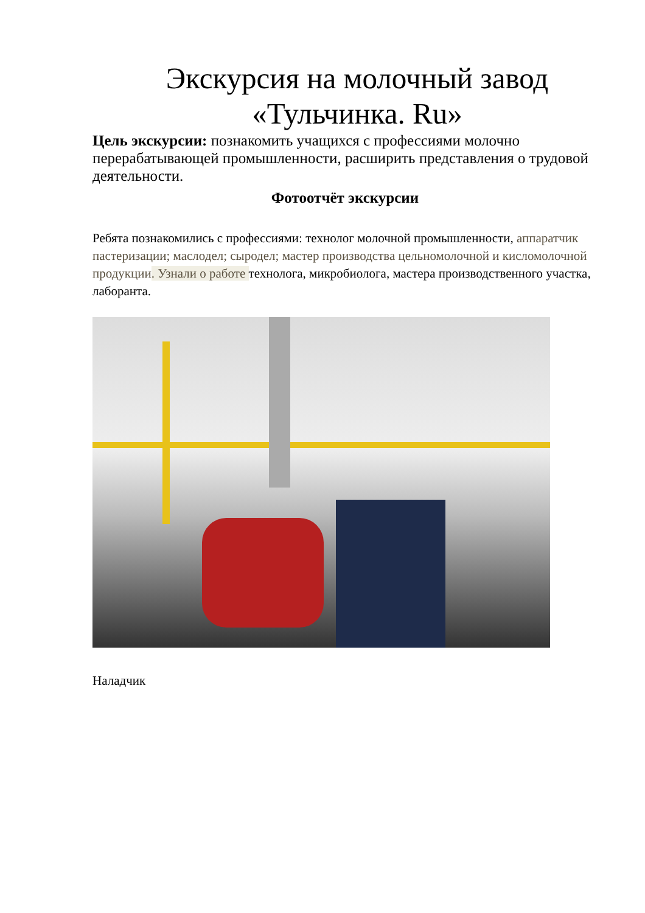Экскурсия на молочный завод «Тульчинка. Ru»
Цель экскурсии: познакомить учащихся с профессиями молочно перерабатывающей промышленности, расширить представления о трудовой деятельности.
Фотоотчёт экскурсии
Ребята познакомились с профессиями: технолог молочной промышленности, аппаратчик пастеризации; маслодел; сыродел; мастер производства цельномолочной и кисломолочной продукции. Узнали о работе технолога, микробиолога, мастера производственного участка, лаборанта.
Наладчик